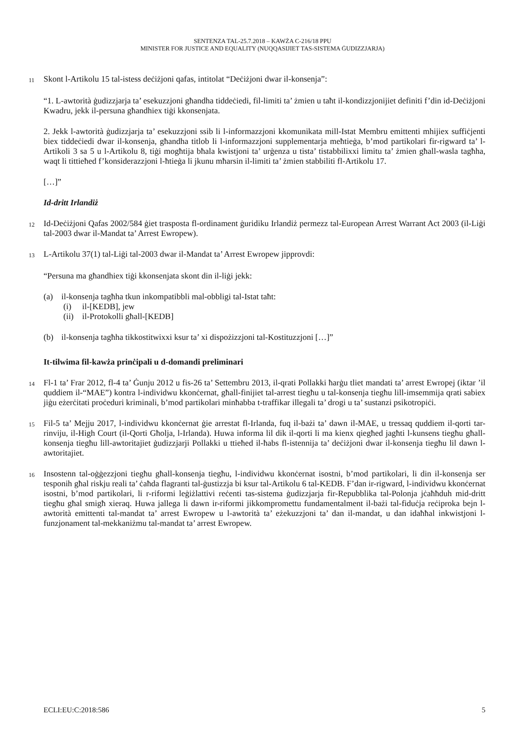SENTENZA TAL-25.7.2018 – KAWŻA C-216/18 PPU
MINISTER FOR JUSTICE AND EQUALITY (NUQQASIJIET TAS-SISTEMA ĠUDIZZJARJA)
11 Skont l-Artikolu 15 tal-istess deċiżjoni qafas, intitolat “Deċiżjoni dwar il-konsenja”:
“1. L-awtorità ġudizzjarja ta’ esekuzzjoni għandha tiddeċiedi, fil-limiti ta’ żmien u taħt il-kondizzjonijiet definiti f’din id-Deċiżjoni Kwadru, jekk il-persuna għandhiex tiġi kkonsenjata.
2. Jekk l-awtorità ġudizzjarja ta’ esekuzzjoni ssib li l-informazzjoni kkomunikata mill-Istat Membru emittenti mhijiex suffiċjenti biex tiddeċiedi dwar il-konsenja, għandha titlob li l-informazzjoni supplementarja meħtieġa, b’mod partikolari fir-rigward ta’ l-Artikoli 3 sa 5 u l-Artikolu 8, tiġi mogħtija bħala kwistjoni ta’ urġenza u tista’ tistabbilixxi limitu ta’ żmien għall-wasla tagħha, waqt li tittieħed f’konsiderazzjoni l-ħtieġa li jkunu mħarsin il-limiti ta’ żmien stabbiliti fl-Artikolu 17.
[…]”
Id-dritt Irlandiż
12 Id-Deċiżjoni Qafas 2002/584 ġiet trasposta fl-ordinament ġuridiku Irlandiż permezz tal-European Arrest Warrant Act 2003 (il-Liġi tal-2003 dwar il-Mandat ta’ Arrest Ewropew).
13 L-Artikolu 37(1) tal-Liġi tal-2003 dwar il-Mandat ta’ Arrest Ewropew jipprovdi:
“Persuna ma għandhiex tiġi kkonsenjata skont din il-liġi jekk:
(a) il-konsenja tagħha tkun inkompatibbli mal-obbligi tal-Istat taħt:
(i) il-[KEDB], jew
(ii) il-Protokolli għall-[KEDB]
(b) il-konsenja tagħha tikkostitwixxi ksur ta’ xi dispożizzjoni tal-Kostituzzjoni […]”
It-tilwima fil-kawża prinċipali u d-domandi preliminari
14 Fl-1 ta’ Frar 2012, fl-4 ta’ Ġunju 2012 u fis-26 ta’ Settembru 2013, il-qrati Pollakki ħarġu tliet mandati ta’ arrest Ewropej (iktar ’il quddiem il-“MAE”) kontra l-individwu kkonċernat, għall-finijiet tal-arrest tiegħu u tal-konsenja tiegħu lill-imsemmija qrati sabiex jiġu eżerċitati proċeduri kriminali, b’mod partikolari minħabba t-traffikar illegali ta’ drogi u ta’ sustanzi psikotropiċi.
15 Fil-5 ta’ Mejju 2017, l-individwu kkonċernat ġie arrestat fl-Irlanda, fuq il-bażi ta’ dawn il-MAE, u tressaq quddiem il-qorti tar-rinviju, il-High Court (il-Qorti Għolja, l-Irlanda). Huwa informa lil dik il-qorti li ma kienx qiegħed jagħti l-kunsens tiegħu għall-konsenja tiegħu lill-awtoritajiet ġudizzjarji Pollakki u ttieħed il-ħabs fl-istennija ta’ deċiżjoni dwar il-konsenja tiegħu lil dawn l-awtoritajiet.
16 Insostenn tal-oġġezzjoni tiegħu għall-konsenja tiegħu, l-individwu kkonċernat isostni, b’mod partikolari, li din il-konsenja ser tesponih għal riskju reali ta’ ċaħda flagranti tal-ġustizzja bi ksur tal-Artikolu 6 tal-KEDB. F’dan ir-rigward, l-individwu kkonċernat isostni, b’mod partikolari, li r-riformi leġiżlattivi reċenti tas-sistema ġudizzjarja fir-Repubblika tal-Polonja jċaħħduh mid-dritt tiegħu għal smigħ xieraq. Huwa jallega li dawn ir-riformi jikkompromettu fundamentalment il-bażi tal-fiduċja reċiproka bejn l-awtorità emittenti tal-mandat ta’ arrest Ewropew u l-awtorità ta’ eżekuzzjoni ta’ dan il-mandat, u dan idaħħal inkwistjoni l-funzjonament tal-mekkaniżmu tal-mandat ta’ arrest Ewropew.
ECLI:EU:C:2018:586 5